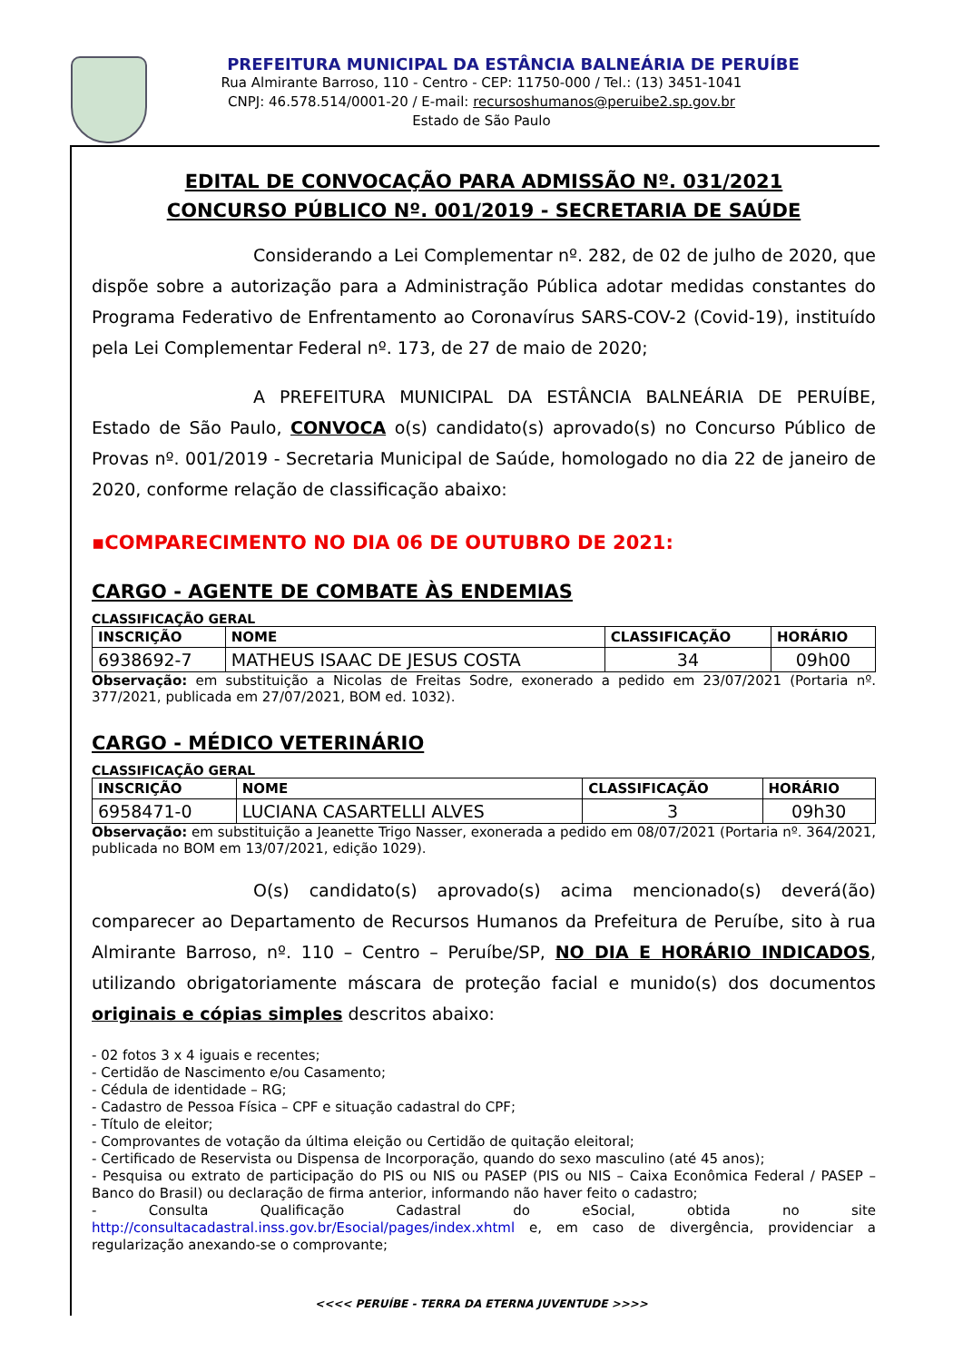PREFEITURA MUNICIPAL DA ESTÂNCIA BALNEÁRIA DE PERUÍBE
Rua Almirante Barroso, 110 - Centro - CEP: 11750-000 / Tel.: (13) 3451-1041
CNPJ: 46.578.514/0001-20 / E-mail: recursoshumanos@peruibe2.sp.gov.br
Estado de São Paulo
EDITAL DE CONVOCAÇÃO PARA ADMISSÃO Nº. 031/2021
CONCURSO PÚBLICO Nº. 001/2019 - SECRETARIA DE SAÚDE
Considerando a Lei Complementar nº. 282, de 02 de julho de 2020, que dispõe sobre a autorização para a Administração Pública adotar medidas constantes do Programa Federativo de Enfrentamento ao Coronavírus SARS-COV-2 (Covid-19), instituído pela Lei Complementar Federal nº. 173, de 27 de maio de 2020;
A PREFEITURA MUNICIPAL DA ESTÂNCIA BALNEÁRIA DE PERUÍBE, Estado de São Paulo, CONVOCA o(s) candidato(s) aprovado(s) no Concurso Público de Provas nº. 001/2019 - Secretaria Municipal de Saúde, homologado no dia 22 de janeiro de 2020, conforme relação de classificação abaixo:
▪COMPARECIMENTO NO DIA 06 DE OUTUBRO DE 2021:
CARGO - AGENTE DE COMBATE ÀS ENDEMIAS
CLASSIFICAÇÃO GERAL
| INSCRIÇÃO | NOME | CLASSIFICAÇÃO | HORÁRIO |
| --- | --- | --- | --- |
| 6938692-7 | MATHEUS ISAAC DE JESUS COSTA | 34 | 09h00 |
Observação: em substituição a Nicolas de Freitas Sodre, exonerado a pedido em 23/07/2021 (Portaria nº. 377/2021, publicada em 27/07/2021, BOM ed. 1032).
CARGO - MÉDICO VETERINÁRIO
CLASSIFICAÇÃO GERAL
| INSCRIÇÃO | NOME | CLASSIFICAÇÃO | HORÁRIO |
| --- | --- | --- | --- |
| 6958471-0 | LUCIANA CASARTELLI ALVES | 3 | 09h30 |
Observação: em substituição a Jeanette Trigo Nasser, exonerada a pedido em 08/07/2021 (Portaria nº. 364/2021, publicada no BOM em 13/07/2021, edição 1029).
O(s) candidato(s) aprovado(s) acima mencionado(s) deverá(ão) comparecer ao Departamento de Recursos Humanos da Prefeitura de Peruíbe, sito à rua Almirante Barroso, nº. 110 – Centro – Peruíbe/SP, NO DIA E HORÁRIO INDICADOS, utilizando obrigatoriamente máscara de proteção facial e munido(s) dos documentos originais e cópias simples descritos abaixo:
- 02 fotos 3 x 4 iguais e recentes;
- Certidão de Nascimento e/ou Casamento;
- Cédula de identidade – RG;
- Cadastro de Pessoa Física – CPF e situação cadastral do CPF;
- Título de eleitor;
- Comprovantes de votação da última eleição ou Certidão de quitação eleitoral;
- Certificado de Reservista ou Dispensa de Incorporação, quando do sexo masculino (até 45 anos);
- Pesquisa ou extrato de participação do PIS ou NIS ou PASEP (PIS ou NIS – Caixa Econômica Federal / PASEP – Banco do Brasil) ou declaração de firma anterior, informando não haver feito o cadastro;
- Consulta Qualificação Cadastral do eSocial, obtida no site http://consultacadastral.inss.gov.br/Esocial/pages/index.xhtml e, em caso de divergência, providenciar a regularização anexando-se o comprovante;
<<<< PERUÍBE - TERRA DA ETERNA JUVENTUDE >>>>